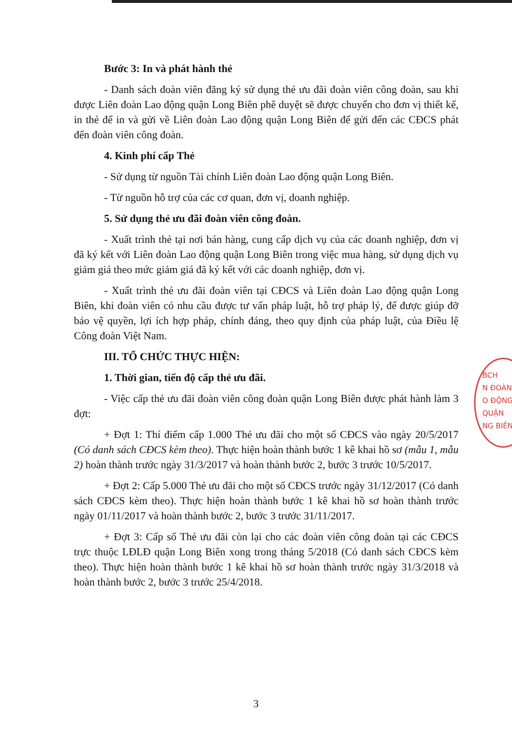Bước 3: In và phát hành thẻ
- Danh sách đoàn viên đăng ký sử dụng thẻ ưu đãi đoàn viên công đoàn, sau khi được Liên đoàn Lao động quận Long Biên phê duyệt sẽ được chuyển cho đơn vị thiết kế, in thẻ để in và gửi về Liên đoàn Lao động quận Long Biên để gửi đến các CĐCS phát đến đoàn viên công đoàn.
4. Kinh phí cấp Thẻ
- Sử dụng từ nguồn Tài chính Liên đoàn Lao động quận Long Biên.
- Từ nguồn hỗ trợ của các cơ quan, đơn vị, doanh nghiệp.
5. Sử dụng thẻ ưu đãi đoàn viên công đoàn.
- Xuất trình thẻ tại nơi bán hàng, cung cấp dịch vụ của các doanh nghiệp, đơn vị đã ký kết với Liên đoàn Lao động quận Long Biên trong việc mua hàng, sử dụng dịch vụ giảm giá theo mức giảm giá đã ký kết với các doanh nghiệp, đơn vị.
- Xuất trình thẻ ưu đãi đoàn viên tại CĐCS và Liên đoàn Lao động quận Long Biên, khi đoàn viên có nhu cầu được tư vấn pháp luật, hỗ trợ pháp lý, để được giúp đỡ bảo vệ quyền, lợi ích hợp pháp, chính đáng, theo quy định của pháp luật, của Điều lệ Công đoàn Việt Nam.
III. TỔ CHỨC THỰC HIỆN:
1. Thời gian, tiến độ cấp thẻ ưu đãi.
- Việc cấp thẻ ưu đãi đoàn viên công đoàn quận Long Biên được phát hành làm 3 đợt:
+ Đợt 1: Thí điểm cấp 1.000 Thẻ ưu đãi cho một số CĐCS vào ngày 20/5/2017 (Có danh sách CĐCS kèm theo). Thực hiện hoàn thành bước 1 kê khai hồ sơ (mẫu 1, mẫu 2) hoàn thành trước ngày 31/3/2017 và hoàn thành bước 2, bước 3 trước 10/5/2017.
+ Đợt 2: Cấp 5.000 Thẻ ưu đãi cho một số CĐCS trước ngày 31/12/2017 (Có danh sách CĐCS kèm theo). Thực hiện hoàn thành bước 1 kê khai hồ sơ hoàn thành trước ngày 01/11/2017 và hoàn thành bước 2, bước 3 trước 31/11/2017.
+ Đợt 3: Cấp số Thẻ ưu đãi còn lại cho các đoàn viên công đoàn tại các CĐCS trực thuộc LĐLĐ quận Long Biên xong trong tháng 5/2018 (Có danh sách CĐCS kèm theo). Thực hiện hoàn thành bước 1 kê khai hồ sơ hoàn thành trước ngày 31/3/2018 và hoàn thành bước 2, bước 3 trước 25/4/2018.
BCH
N ĐOÀN
O ĐỘNG
QUẬN
NG BIÊN
3